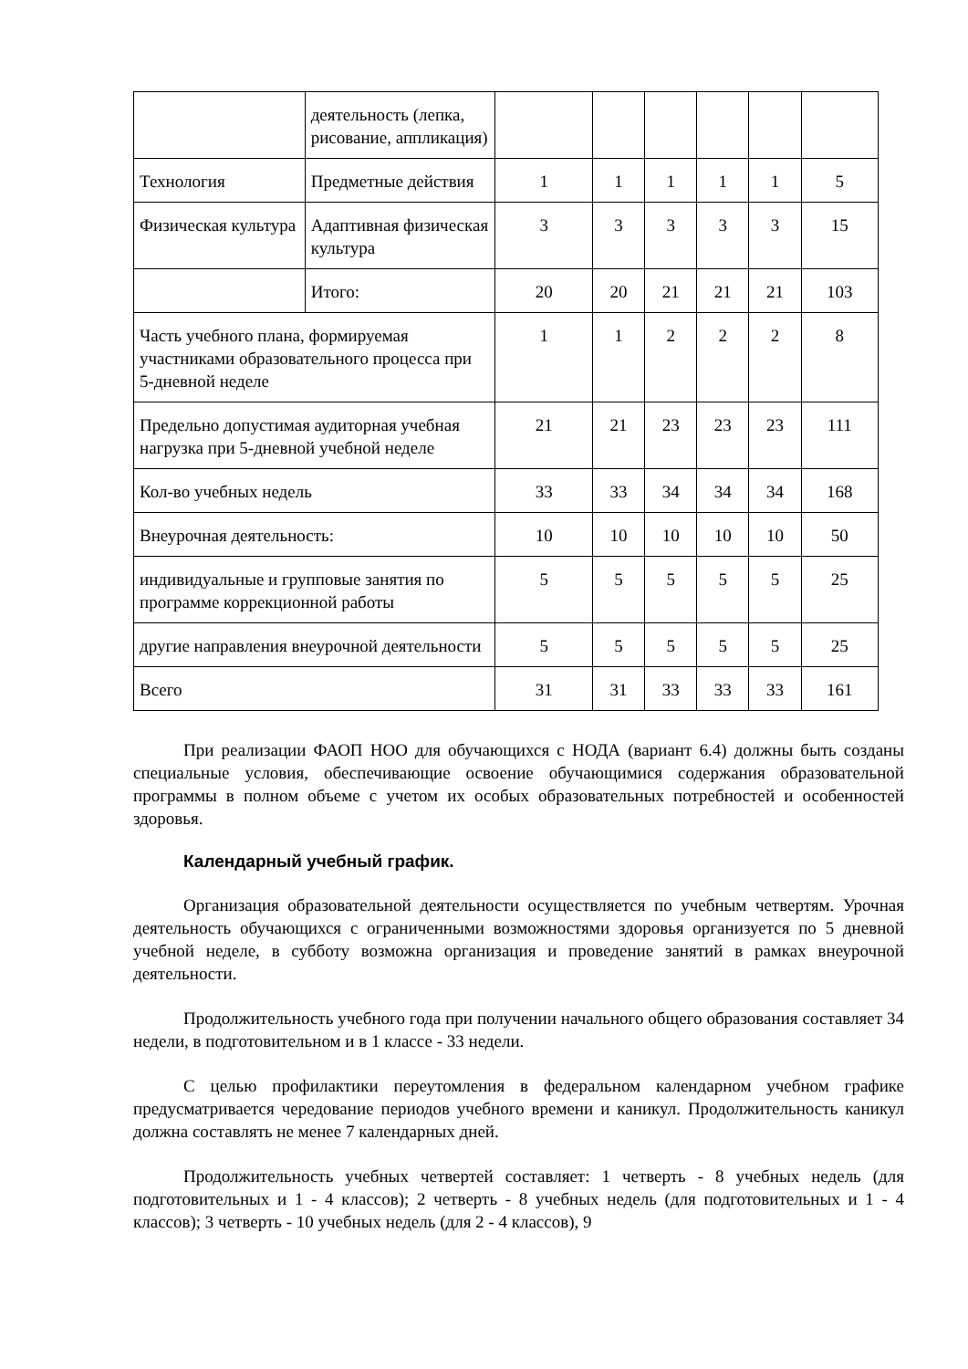| | деятельность (лепка, рисование, аппликация) | | | | | | |
| Технология | Предметные действия | 1 | 1 | 1 | 1 | 1 | 5 |
| Физическая культура | Адаптивная физическая культура | 3 | 3 | 3 | 3 | 3 | 15 |
| | Итого: | 20 | 20 | 21 | 21 | 21 | 103 |
| Часть учебного плана, формируемая участниками образовательного процесса при 5-дневной неделе | | 1 | 1 | 2 | 2 | 2 | 8 |
| Предельно допустимая аудиторная учебная нагрузка при 5-дневной учебной неделе | | 21 | 21 | 23 | 23 | 23 | 111 |
| Кол-во учебных недель | | 33 | 33 | 34 | 34 | 34 | 168 |
| Внеурочная деятельность: | | 10 | 10 | 10 | 10 | 10 | 50 |
| индивидуальные и групповые занятия по программе коррекционной работы | | 5 | 5 | 5 | 5 | 5 | 25 |
| другие направления внеурочной деятельности | | 5 | 5 | 5 | 5 | 5 | 25 |
| Всего | | 31 | 31 | 33 | 33 | 33 | 161 |
При реализации ФАОП НОО для обучающихся с НОДА (вариант 6.4) должны быть созданы специальные условия, обеспечивающие освоение обучающимися содержания образовательной программы в полном объеме с учетом их особых образовательных потребностей и особенностей здоровья.
Календарный учебный график.
Организация образовательной деятельности осуществляется по учебным четвертям. Урочная деятельность обучающихся с ограниченными возможностями здоровья организуется по 5 дневной учебной неделе, в субботу возможна организация и проведение занятий в рамках внеурочной деятельности.
Продолжительность учебного года при получении начального общего образования составляет 34 недели, в подготовительном и в 1 классе - 33 недели.
С целью профилактики переутомления в федеральном календарном учебном графике предусматривается чередование периодов учебного времени и каникул. Продолжительность каникул должна составлять не менее 7 календарных дней.
Продолжительность учебных четвертей составляет: 1 четверть - 8 учебных недель (для подготовительных и 1 - 4 классов); 2 четверть - 8 учебных недель (для подготовительных и 1 - 4 классов); 3 четверть - 10 учебных недель (для 2 - 4 классов), 9